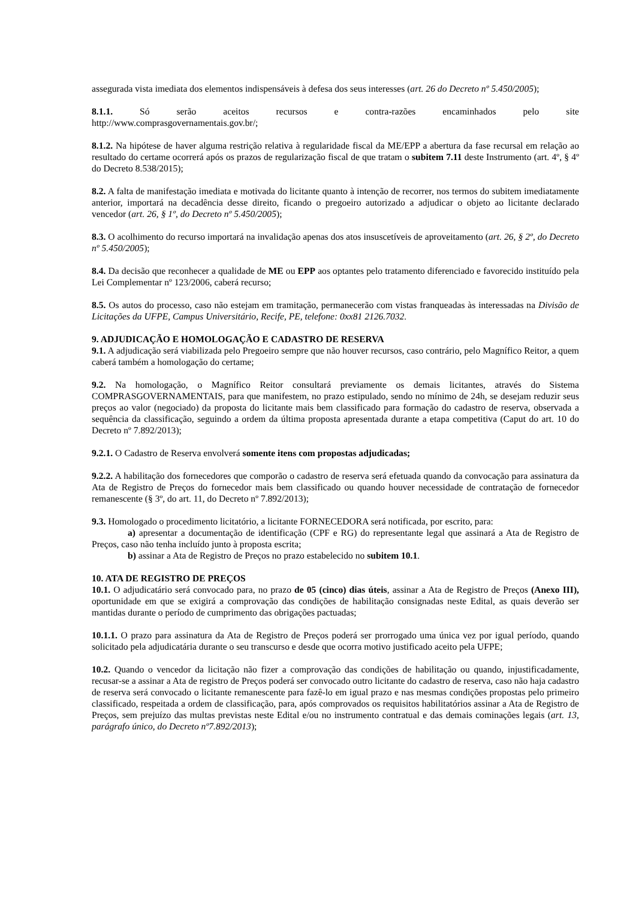assegurada vista imediata dos elementos indispensáveis à defesa dos seus interesses (art. 26 do Decreto nº 5.450/2005);
8.1.1. Só serão aceitos recursos e contra-razões encaminhados pelo site
http://www.comprasgovernamentais.gov.br/;
8.1.2. Na hipótese de haver alguma restrição relativa à regularidade fiscal da ME/EPP a abertura da fase recursal em relação ao resultado do certame ocorrerá após os prazos de regularização fiscal de que tratam o subitem 7.11 deste Instrumento (art. 4º, § 4º do Decreto 8.538/2015);
8.2. A falta de manifestação imediata e motivada do licitante quanto à intenção de recorrer, nos termos do subitem imediatamente anterior, importará na decadência desse direito, ficando o pregoeiro autorizado a adjudicar o objeto ao licitante declarado vencedor (art. 26, § 1º, do Decreto nº 5.450/2005);
8.3. O acolhimento do recurso importará na invalidação apenas dos atos insuscetíveis de aproveitamento (art. 26, § 2º, do Decreto nº 5.450/2005);
8.4. Da decisão que reconhecer a qualidade de ME ou EPP aos optantes pelo tratamento diferenciado e favorecido instituído pela Lei Complementar nº 123/2006, caberá recurso;
8.5. Os autos do processo, caso não estejam em tramitação, permanecerão com vistas franqueadas às interessadas na Divisão de Licitações da UFPE, Campus Universitário, Recife, PE, telefone: 0xx81 2126.7032.
9. ADJUDICAÇÃO E HOMOLOGAÇÃO E CADASTRO DE RESERVA
9.1. A adjudicação será viabilizada pelo Pregoeiro sempre que não houver recursos, caso contrário, pelo Magnífico Reitor, a quem caberá também a homologação do certame;
9.2. Na homologação, o Magnífico Reitor consultará previamente os demais licitantes, através do Sistema COMPRASGOVERNAMENTAIS, para que manifestem, no prazo estipulado, sendo no mínimo de 24h, se desejam reduzir seus preços ao valor (negociado) da proposta do licitante mais bem classificado para formação do cadastro de reserva, observada a sequência da classificação, seguindo a ordem da última proposta apresentada durante a etapa competitiva (Caput do art. 10 do Decreto nº 7.892/2013);
9.2.1. O Cadastro de Reserva envolverá somente itens com propostas adjudicadas;
9.2.2. A habilitação dos fornecedores que comporão o cadastro de reserva será efetuada quando da convocação para assinatura da Ata de Registro de Preços do fornecedor mais bem classificado ou quando houver necessidade de contratação de fornecedor remanescente (§ 3º, do art. 11, do Decreto nº 7.892/2013);
9.3. Homologado o procedimento licitatório, a licitante FORNECEDORA será notificada, por escrito, para:
a) apresentar a documentação de identificação (CPF e RG) do representante legal que assinará a Ata de Registro de Preços, caso não tenha incluído junto à proposta escrita;
b) assinar a Ata de Registro de Preços no prazo estabelecido no subitem 10.1.
10. ATA DE REGISTRO DE PREÇOS
10.1. O adjudicatário será convocado para, no prazo de 05 (cinco) dias úteis, assinar a Ata de Registro de Preços (Anexo III), oportunidade em que se exigirá a comprovação das condições de habilitação consignadas neste Edital, as quais deverão ser mantidas durante o período de cumprimento das obrigações pactuadas;
10.1.1. O prazo para assinatura da Ata de Registro de Preços poderá ser prorrogado uma única vez por igual período, quando solicitado pela adjudicatária durante o seu transcurso e desde que ocorra motivo justificado aceito pela UFPE;
10.2. Quando o vencedor da licitação não fizer a comprovação das condições de habilitação ou quando, injustificadamente, recusar-se a assinar a Ata de registro de Preços poderá ser convocado outro licitante do cadastro de reserva, caso não haja cadastro de reserva será convocado o licitante remanescente para fazê-lo em igual prazo e nas mesmas condições propostas pelo primeiro classificado, respeitada a ordem de classificação, para, após comprovados os requisitos habilitatórios assinar a Ata de Registro de Preços, sem prejuízo das multas previstas neste Edital e/ou no instrumento contratual e das demais cominações legais (art. 13, parágrafo único, do Decreto nº7.892/2013);